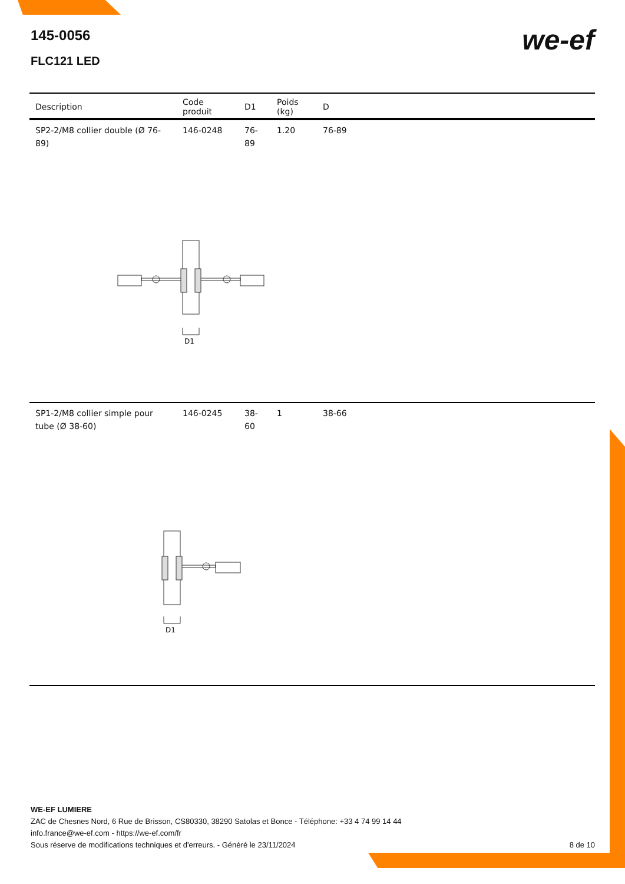145-0056
FLC121 LED
we-ef
| Description | Code produit | D1 | Poids (kg) | D |
| --- | --- | --- | --- | --- |
| SP2-2/M8 collier double (Ø 76-89) | 146-0248 | 76-89 | 1.20 | 76-89 |
| D1 | | | | |
| SP1-2/M8 collier simple pour tube (Ø 38-60) | 146-0245 | 38-60 | 1 | 38-66 |
| D1 | | | | |
WE-EF LUMIERE
ZAC de Chesnes Nord, 6 Rue de Brisson, CS80330, 38290 Satolas et Bonce - Téléphone: +33 4 74 99 14 44
info.france@we-ef.com - https://we-ef.com/fr
Sous réserve de modifications techniques et d'erreurs. - Généré le 23/11/2024 8 de 10